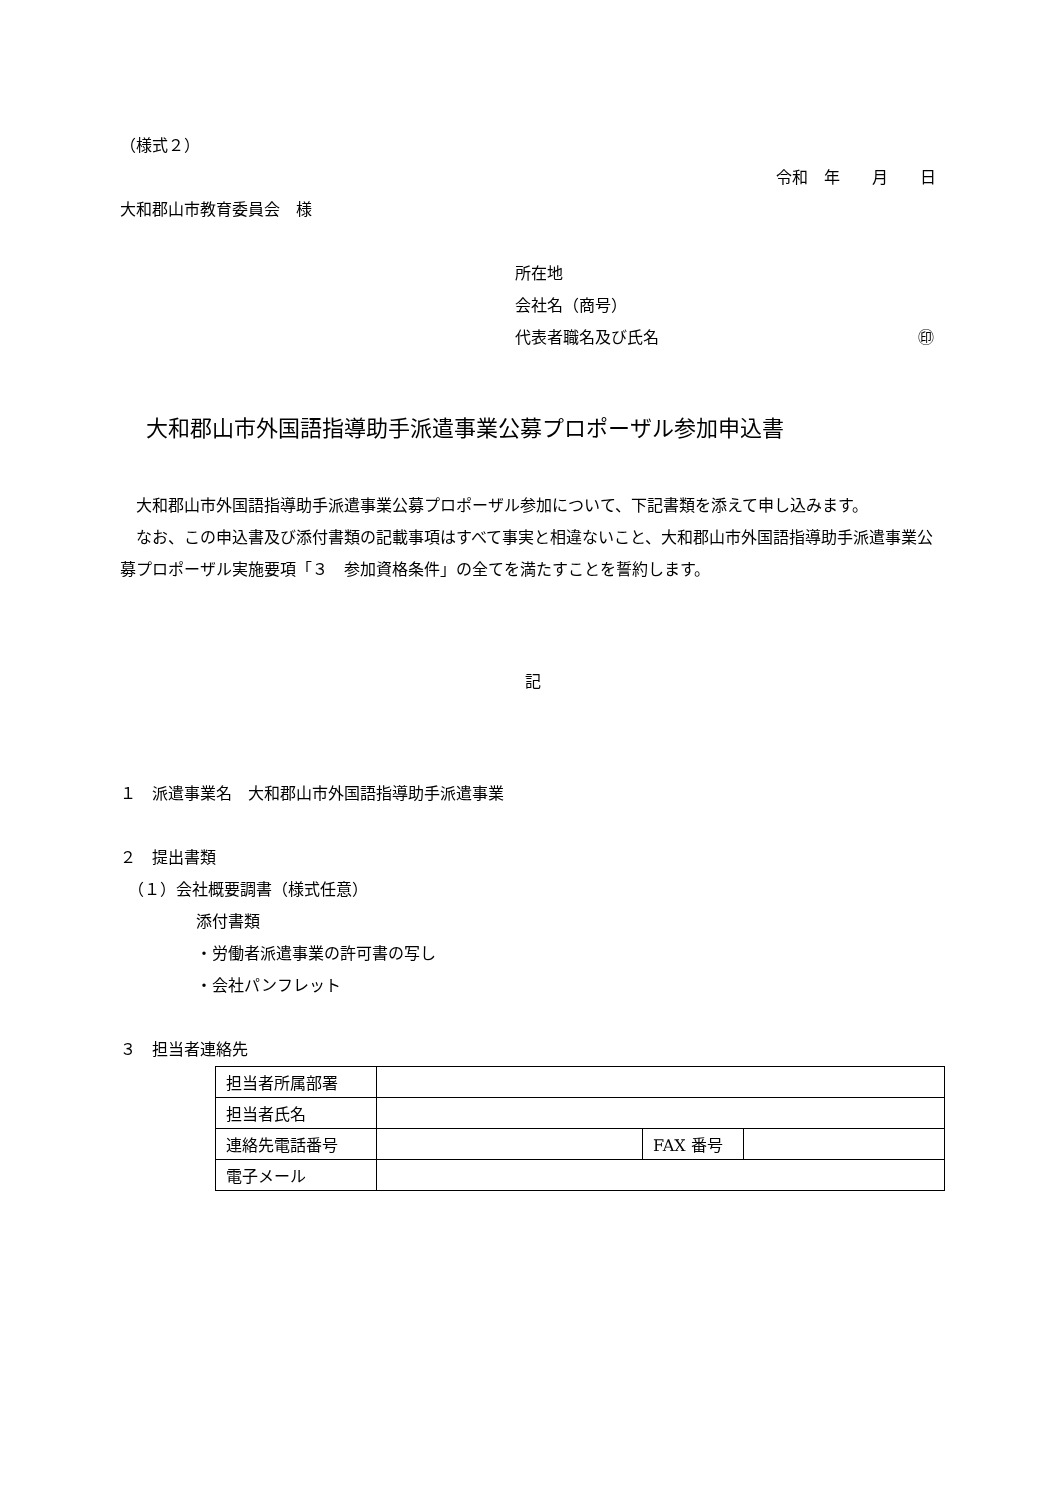（様式２）
令和　年　　月　　日
大和郡山市教育委員会　様
所在地
会社名（商号）
代表者職名及び氏名 ㊞
大和郡山市外国語指導助手派遣事業公募プロポーザル参加申込書
　大和郡山市外国語指導助手派遣事業公募プロポーザル参加について、下記書類を添えて申し込みます。
　なお、この申込書及び添付書類の記載事項はすべて事実と相違ないこと、大和郡山市外国語指導助手派遣事業公募プロポーザル実施要項「３　参加資格条件」の全てを満たすことを誓約します。
記
１　派遣事業名　大和郡山市外国語指導助手派遣事業
２　提出書類
　（１）会社概要調書（様式任意）
添付書類
・労働者派遣事業の許可書の写し
・会社パンフレット
３　担当者連絡先
| 担当者所属部署 | | | |
| 担当者氏名 | | | |
| 連絡先電話番号 | | FAX 番号 | |
| 電子メール | | | |